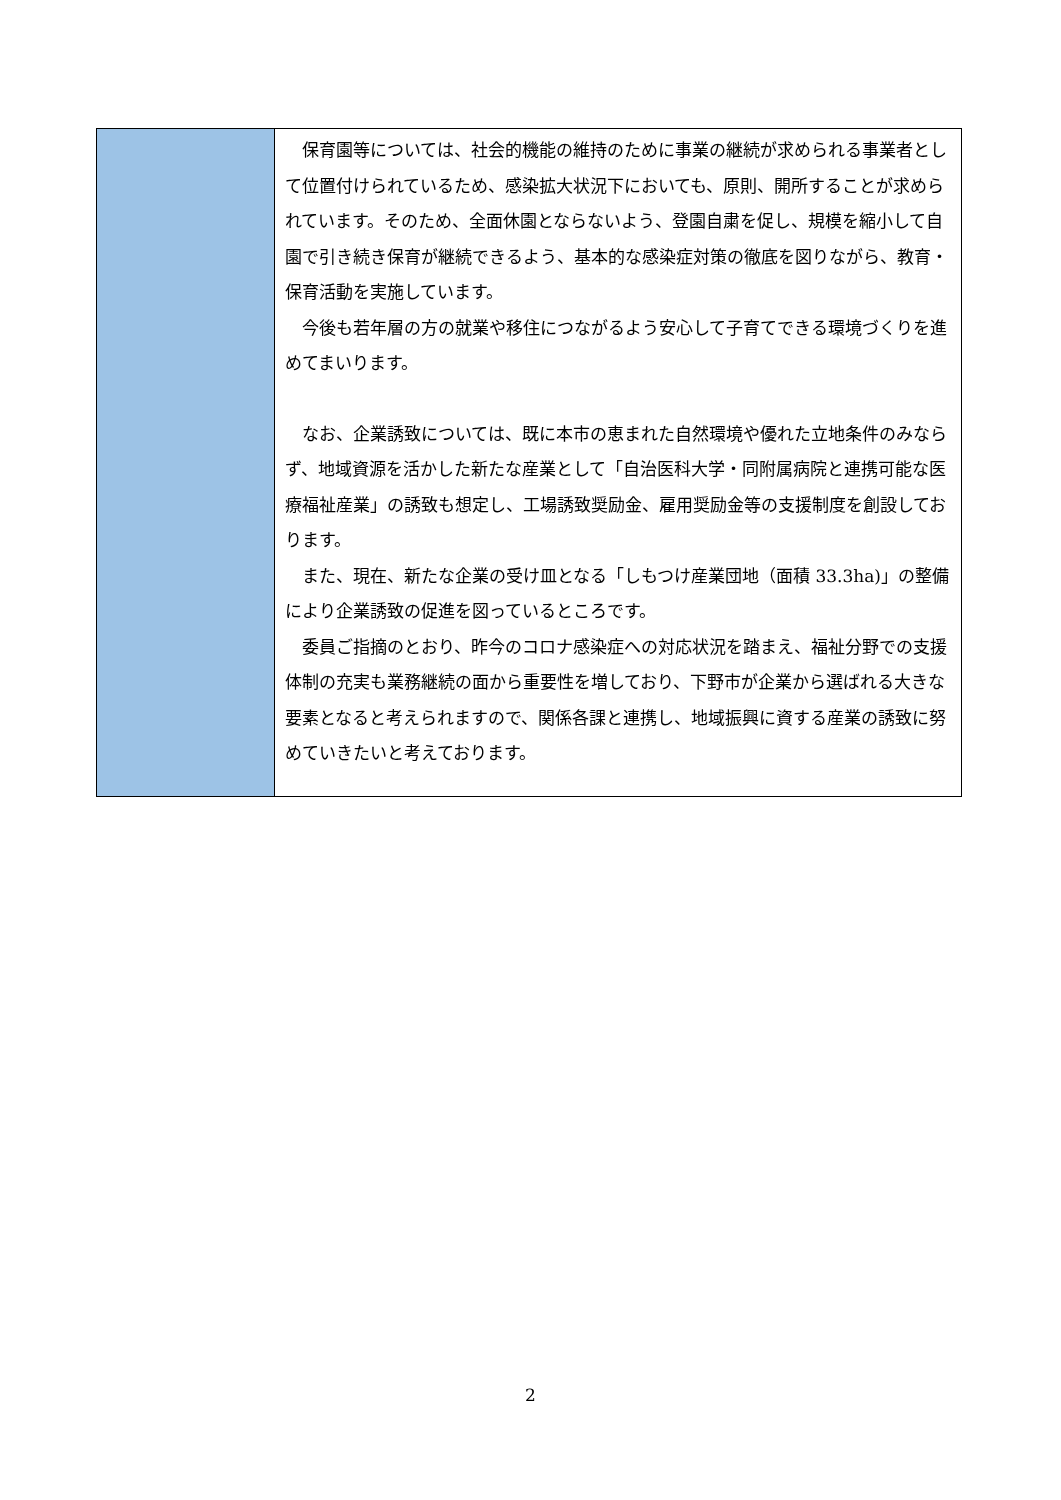| | 保育園等については、社会的機能の維持のために事業の継続が求められる事業者として位置付けられているため、感染拡大状況下においても、原則、開所することが求められています。そのため、全面休園とならないよう、登園自粛を促し、規模を縮小して自園で引き続き保育が継続できるよう、基本的な感染症対策の徹底を図りながら、教育・保育活動を実施しています。 今後も若年層の方の就業や移住につながるよう安心して子育てできる環境づくりを進めてまいります。 なお、企業誘致については、既に本市の恵まれた自然環境や優れた立地条件のみならず、地域資源を活かした新たな産業として「自治医科大学・同附属病院と連携可能な医療福祉産業」の誘致も想定し、工場誘致奨励金、雇用奨励金等の支援制度を創設しております。 また、現在、新たな企業の受け皿となる「しもつけ産業団地（面積 33.3ha)」の整備により企業誘致の促進を図っているところです。 委員ご指摘のとおり、昨今のコロナ感染症への対応状況を踏まえ、福祉分野での支援体制の充実も業務継続の面から重要性を増しており、下野市が企業から選ばれる大きな要素となると考えられますので、関係各課と連携し、地域振興に資する産業の誘致に努めていきたいと考えております。 |
2